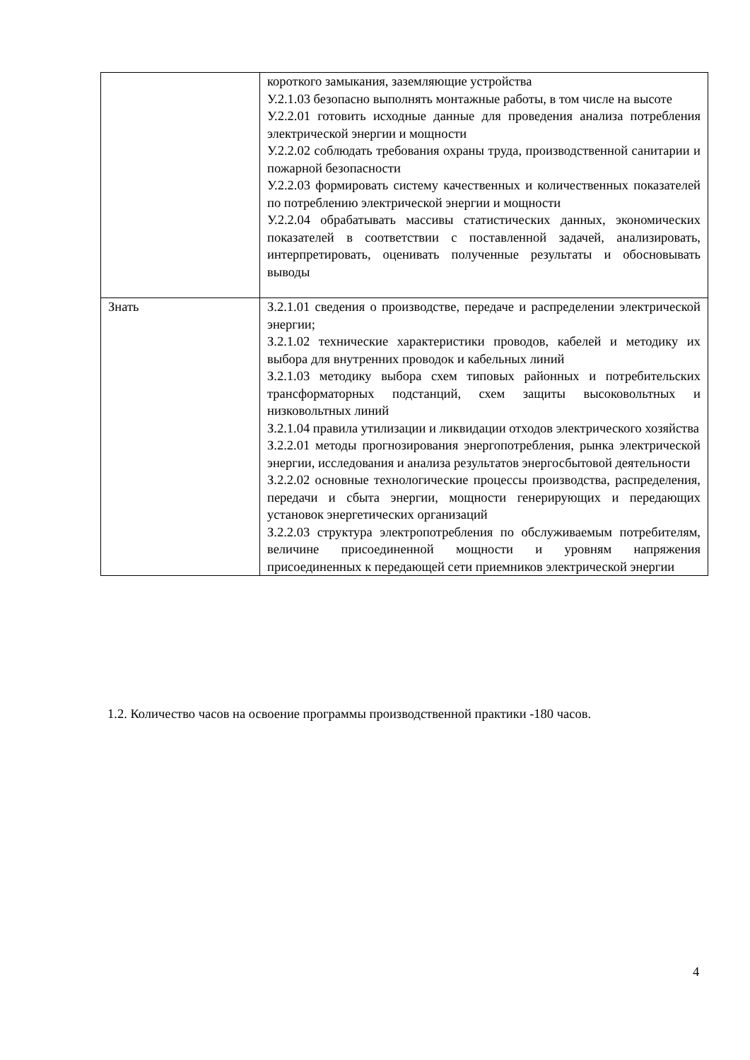| | короткого замыкания, заземляющие устройства У.2.1.03 безопасно выполнять монтажные работы, в том числе на высоте У.2.2.01 готовить исходные данные для проведения анализа потребления электрической энергии и мощности У.2.2.02 соблюдать требования охраны труда, производственной санитарии и пожарной безопасности У.2.2.03 формировать систему качественных и количественных показателей по потреблению электрической энергии и мощности У.2.2.04 обрабатывать массивы статистических данных, экономических показателей в соответствии с поставленной задачей, анализировать, интерпретировать, оценивать полученные результаты и обосновывать выводы |
| Знать | З.2.1.01 сведения о производстве, передаче и распределении электрической энергии; З.2.1.02 технические характеристики проводов, кабелей и методику их выбора для внутренних проводок и кабельных линий З.2.1.03 методику выбора схем типовых районных и потребительских трансформаторных подстанций, схем защиты высоковольтных и низковольтных линий З.2.1.04 правила утилизации и ликвидации отходов электрического хозяйства З.2.2.01 методы прогнозирования энергопотребления, рынка электрической энергии, исследования и анализа результатов энергосбытовой деятельности З.2.2.02 основные технологические процессы производства, распределения, передачи и сбыта энергии, мощности генерирующих и передающих установок энергетических организаций З.2.2.03 структура электропотребления по обслуживаемым потребителям, величине присоединенной мощности и уровням напряжения присоединенных к передающей сети приемников электрической энергии |
1.2. Количество часов на освоение программы производственной практики -180 часов.
4